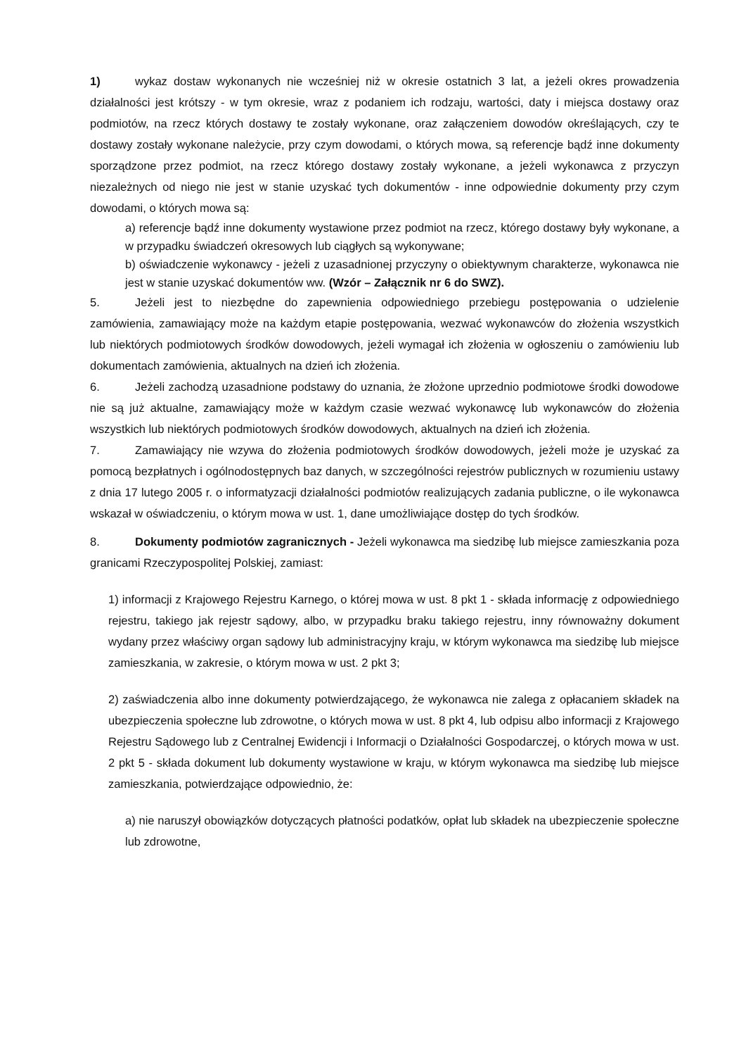1) wykaz dostaw wykonanych nie wcześniej niż w okresie ostatnich 3 lat, a jeżeli okres prowadzenia działalności jest krótszy - w tym okresie, wraz z podaniem ich rodzaju, wartości, daty i miejsca dostawy oraz podmiotów, na rzecz których dostawy te zostały wykonane, oraz załączeniem dowodów określających, czy te dostawy zostały wykonane należycie, przy czym dowodami, o których mowa, są referencje bądź inne dokumenty sporządzone przez podmiot, na rzecz którego dostawy zostały wykonane, a jeżeli wykonawca z przyczyn niezależnych od niego nie jest w stanie uzyskać tych dokumentów - inne odpowiednie dokumenty przy czym dowodami, o których mowa są:
a) referencje bądź inne dokumenty wystawione przez podmiot na rzecz, którego dostawy były wykonane, a w przypadku świadczeń okresowych lub ciągłych są wykonywane;
b) oświadczenie wykonawcy - jeżeli z uzasadnionej przyczyny o obiektywnym charakterze, wykonawca nie jest w stanie uzyskać dokumentów ww. (Wzór – Załącznik nr 6 do SWZ).
5. Jeżeli jest to niezbędne do zapewnienia odpowiedniego przebiegu postępowania o udzielenie zamówienia, zamawiający może na każdym etapie postępowania, wezwać wykonawców do złożenia wszystkich lub niektórych podmiotowych środków dowodowych, jeżeli wymagał ich złożenia w ogłoszeniu o zamówieniu lub dokumentach zamówienia, aktualnych na dzień ich złożenia.
6. Jeżeli zachodzą uzasadnione podstawy do uznania, że złożone uprzednio podmiotowe środki dowodowe nie są już aktualne, zamawiający może w każdym czasie wezwać wykonawcę lub wykonawców do złożenia wszystkich lub niektórych podmiotowych środków dowodowych, aktualnych na dzień ich złożenia.
7. Zamawiający nie wzywa do złożenia podmiotowych środków dowodowych, jeżeli może je uzyskać za pomocą bezpłatnych i ogólnodostępnych baz danych, w szczególności rejestrów publicznych w rozumieniu ustawy z dnia 17 lutego 2005 r. o informatyzacji działalności podmiotów realizujących zadania publiczne, o ile wykonawca wskazał w oświadczeniu, o którym mowa w ust. 1, dane umożliwiające dostęp do tych środków.
8. Dokumenty podmiotów zagranicznych - Jeżeli wykonawca ma siedzibę lub miejsce zamieszkania poza granicami Rzeczypospolitej Polskiej, zamiast:
1) informacji z Krajowego Rejestru Karnego, o której mowa w ust. 8 pkt 1 - składa informację z odpowiedniego rejestru, takiego jak rejestr sądowy, albo, w przypadku braku takiego rejestru, inny równoważny dokument wydany przez właściwy organ sądowy lub administracyjny kraju, w którym wykonawca ma siedzibę lub miejsce zamieszkania, w zakresie, o którym mowa w ust. 2 pkt 3;
2) zaświadczenia albo inne dokumenty potwierdzającego, że wykonawca nie zalega z opłacaniem składek na ubezpieczenia społeczne lub zdrowotne, o których mowa w ust. 8 pkt 4, lub odpisu albo informacji z Krajowego Rejestru Sądowego lub z Centralnej Ewidencji i Informacji o Działalności Gospodarczej, o których mowa w ust. 2 pkt 5 - składa dokument lub dokumenty wystawione w kraju, w którym wykonawca ma siedzibę lub miejsce zamieszkania, potwierdzające odpowiednio, że:
a) nie naruszył obowiązków dotyczących płatności podatków, opłat lub składek na ubezpieczenie społeczne lub zdrowotne,